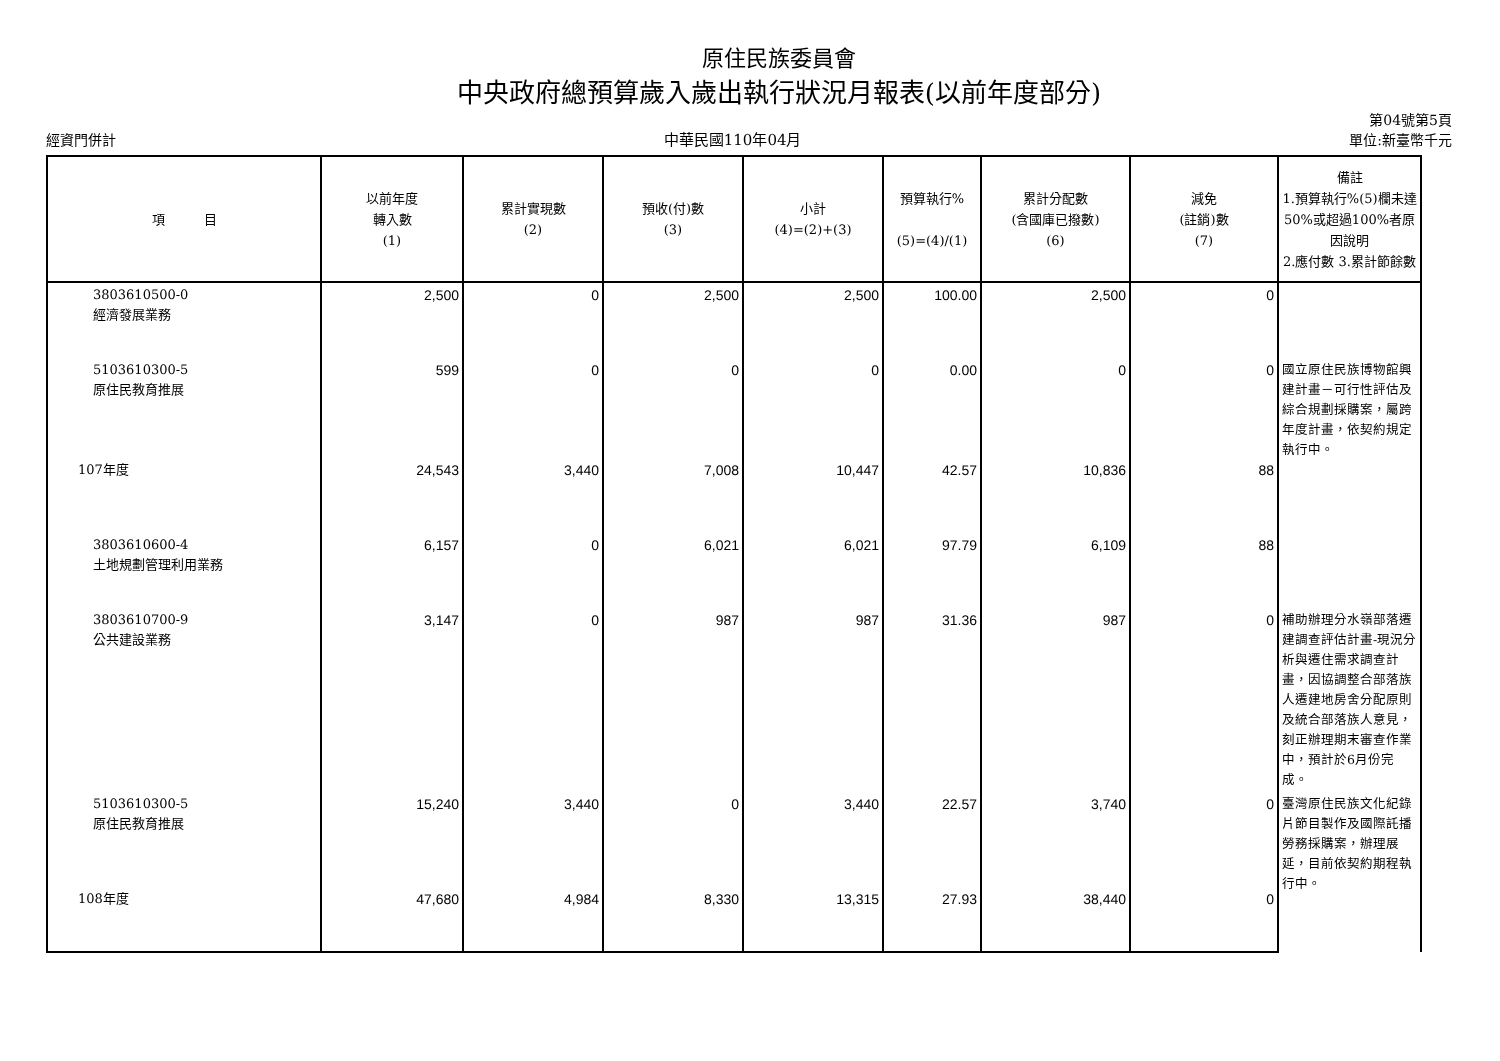原住民族委員會
中央政府總預算歲入歲出執行狀況月報表(以前年度部分)
經資門併計 中華民國110年04月 第04號第5頁
單位:新臺幣千元
| 項 目 | 以前年度 轉入數 (1) | 累計實現數 (2) | 預收(付)數 (3) | 小計 (4)=(2)+(3) | 預算執行% (5)=(4)/(1) | 累計分配數 (含國庫已撥數) (6) | 減免 (註銷)數 (7) | 備註 1.預算執行%(5)欄未達50%或超過100%者原因說明 2.應付數 3.累計節餘數 |
| --- | --- | --- | --- | --- | --- | --- | --- | --- |
| 3803610500-0 經濟發展業務 | 2,500 | 0 | 2,500 | 2,500 | 100.00 | 2,500 | 0 | |
| 5103610300-5 原住民教育推展 | 599 | 0 | 0 | 0 | 0.00 | 0 | 0 | 國立原住民族博物館興建計畫－可行性評估及綜合規劃採購案，屬跨年度計畫，依契約規定執行中。 |
| 107年度 | 24,543 | 3,440 | 7,008 | 10,447 | 42.57 | 10,836 | 88 | |
| 3803610600-4 土地規劃管理利用業務 | 6,157 | 0 | 6,021 | 6,021 | 97.79 | 6,109 | 88 | |
| 3803610700-9 公共建設業務 | 3,147 | 0 | 987 | 987 | 31.36 | 987 | 0 | 補助辦理分水嶺部落遷建調查評估計畫-現況分析與遷住需求調查計畫，因協調整合部落族人遷建地房舍分配原則及統合部落族人意見，刻正辦理期末審查作業中，預計於6月份完成。 |
| 5103610300-5 原住民教育推展 | 15,240 | 3,440 | 0 | 3,440 | 22.57 | 3,740 | 0 | 臺灣原住民族文化紀錄片節目製作及國際託播勞務採購案，辦理展延，目前依契約期程執行中。 |
| 108年度 | 47,680 | 4,984 | 8,330 | 13,315 | 27.93 | 38,440 | 0 | |